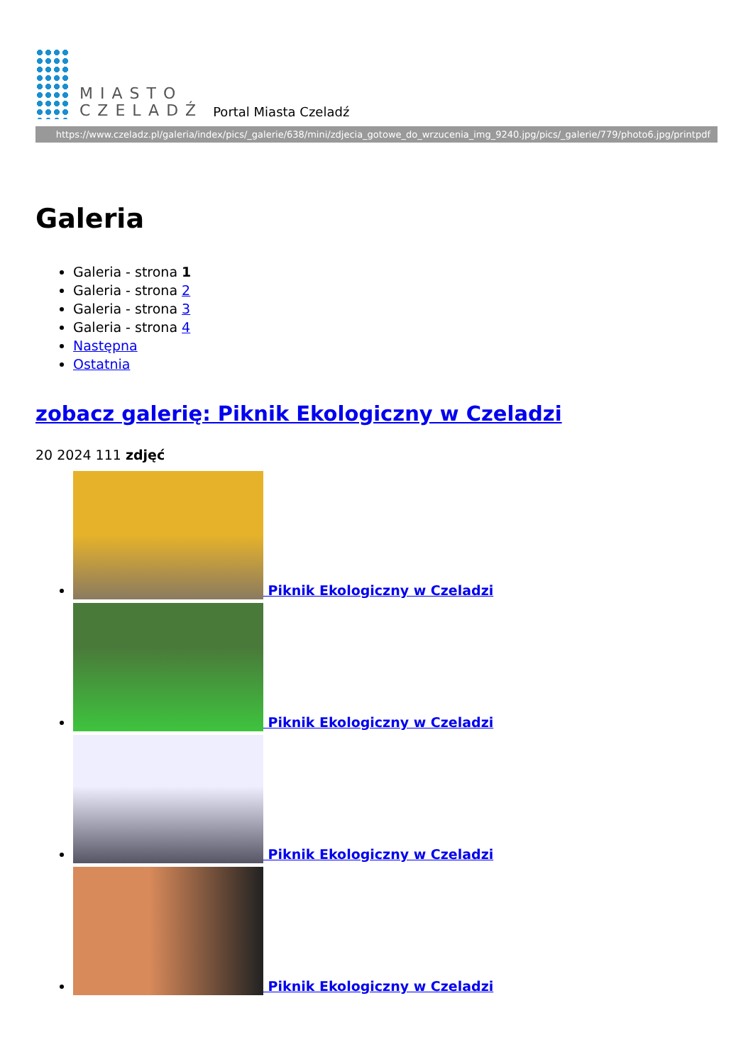MIASTO
CZELADŹ
Portal Miasta Czeladź
https://www.czeladz.pl/galeria/index/pics/_galerie/638/mini/zdjecia_gotowe_do_wrzucenia_img_9240.jpg/pics/_galerie/779/photo6.jpg/printpdf
Galeria
Galeria - strona 1
Galeria - strona 2
Galeria - strona 3
Galeria - strona 4
Następna
Ostatnia
zobacz galerię: Piknik Ekologiczny w Czeladzi
20 2024 111 zdjęć
Piknik Ekologiczny w Czeladzi
Piknik Ekologiczny w Czeladzi
Piknik Ekologiczny w Czeladzi
Piknik Ekologiczny w Czeladzi